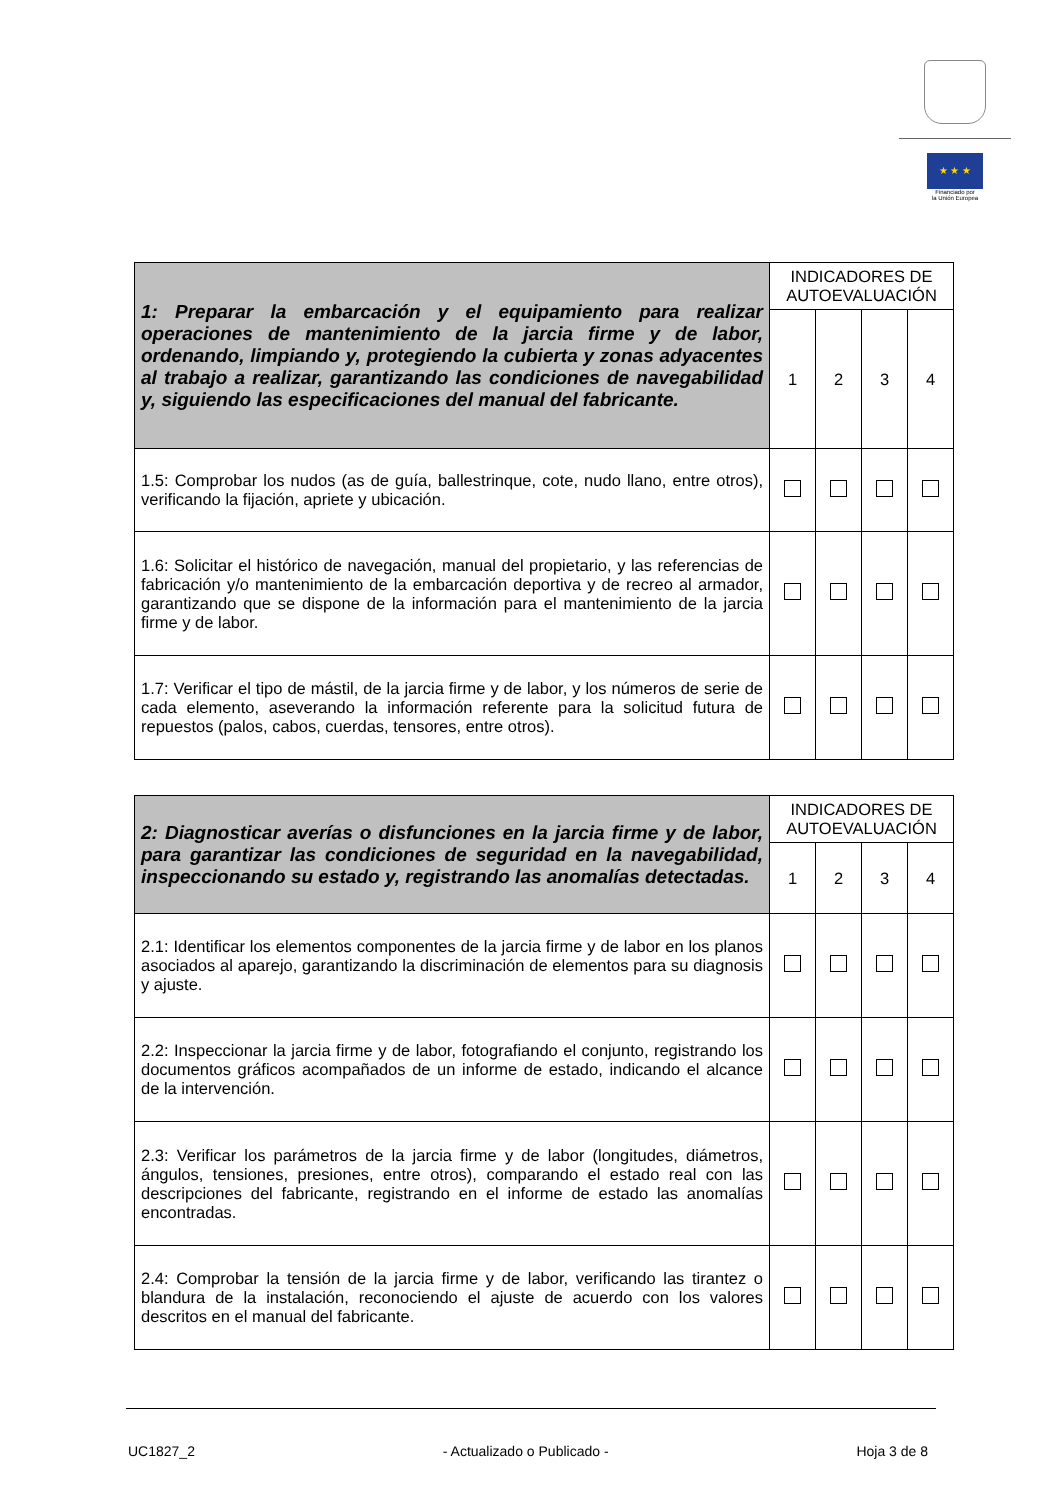★ ★ ★
Financiado por
la Unión Europea
| 1: Preparar la embarcación y el equipamiento para realizar operaciones de mantenimiento de la jarcia firme y de labor, ordenando, limpiando y, protegiendo la cubierta y zonas adyacentes al trabajo a realizar, garantizando las condiciones de navegabilidad y, siguiendo las especificaciones del manual del fabricante. | INDICADORES DE AUTOEVALUACIÓN | | | |
| | 1 | 2 | 3 | 4 |
| 1.5: Comprobar los nudos (as de guía, ballestrinque, cote, nudo llano, entre otros), verificando la fijación, apriete y ubicación. | | | | |
| 1.6: Solicitar el histórico de navegación, manual del propietario, y las referencias de fabricación y/o mantenimiento de la embarcación deportiva y de recreo al armador, garantizando que se dispone de la información para el mantenimiento de la jarcia firme y de labor. | | | | |
| 1.7: Verificar el tipo de mástil, de la jarcia firme y de labor, y los números de serie de cada elemento, aseverando la información referente para la solicitud futura de repuestos (palos, cabos, cuerdas, tensores, entre otros). | | | | |
| 2: Diagnosticar averías o disfunciones en la jarcia firme y de labor, para garantizar las condiciones de seguridad en la navegabilidad, inspeccionando su estado y, registrando las anomalías detectadas. | INDICADORES DE AUTOEVALUACIÓN | | | |
| | 1 | 2 | 3 | 4 |
| 2.1: Identificar los elementos componentes de la jarcia firme y de labor en los planos asociados al aparejo, garantizando la discriminación de elementos para su diagnosis y ajuste. | | | | |
| 2.2: Inspeccionar la jarcia firme y de labor, fotografiando el conjunto, registrando los documentos gráficos acompañados de un informe de estado, indicando el alcance de la intervención. | | | | |
| 2.3: Verificar los parámetros de la jarcia firme y de labor (longitudes, diámetros, ángulos, tensiones, presiones, entre otros), comparando el estado real con las descripciones del fabricante, registrando en el informe de estado las anomalías encontradas. | | | | |
| 2.4: Comprobar la tensión de la jarcia firme y de labor, verificando las tirantez o blandura de la instalación, reconociendo el ajuste de acuerdo con los valores descritos en el manual del fabricante. | | | | |
UC1827_2 - Actualizado o Publicado - Hoja 3 de 8